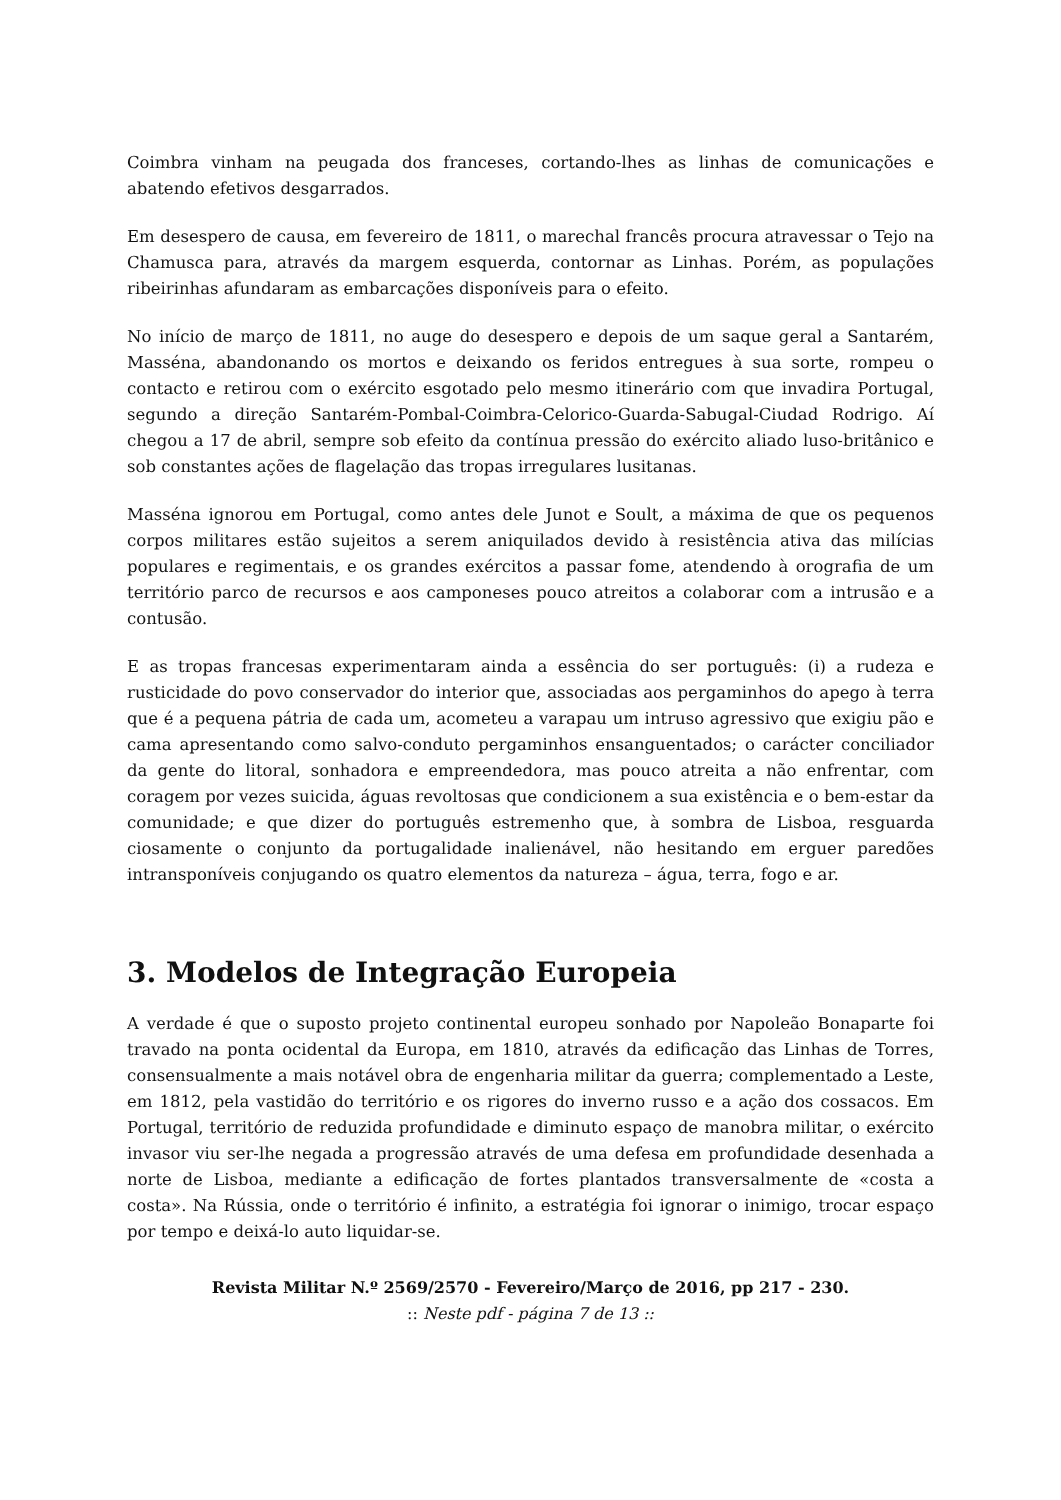Coimbra vinham na peugada dos franceses, cortando-lhes as linhas de comunicações e abatendo efetivos desgarrados.
Em desespero de causa, em fevereiro de 1811, o marechal francês procura atravessar o Tejo na Chamusca para, através da margem esquerda, contornar as Linhas. Porém, as populações ribeirinhas afundaram as embarcações disponíveis para o efeito.
No início de março de 1811, no auge do desespero e depois de um saque geral a Santarém, Masséna, abandonando os mortos e deixando os feridos entregues à sua sorte, rompeu o contacto e retirou com o exército esgotado pelo mesmo itinerário com que invadira Portugal, segundo a direção Santarém-Pombal-Coimbra-Celorico-Guarda-Sabugal-Ciudad Rodrigo. Aí chegou a 17 de abril, sempre sob efeito da contínua pressão do exército aliado luso-britânico e sob constantes ações de flagelação das tropas irregulares lusitanas.
Masséna ignorou em Portugal, como antes dele Junot e Soult, a máxima de que os pequenos corpos militares estão sujeitos a serem aniquilados devido à resistência ativa das milícias populares e regimentais, e os grandes exércitos a passar fome, atendendo à orografia de um território parco de recursos e aos camponeses pouco atreitos a colaborar com a intrusão e a contusão.
E as tropas francesas experimentaram ainda a essência do ser português: (i) a rudeza e rusticidade do povo conservador do interior que, associadas aos pergaminhos do apego à terra que é a pequena pátria de cada um, acometeu a varapau um intruso agressivo que exigiu pão e cama apresentando como salvo-conduto pergaminhos ensanguentados; o carácter conciliador da gente do litoral, sonhadora e empreendedora, mas pouco atreita a não enfrentar, com coragem por vezes suicida, águas revoltosas que condicionem a sua existência e o bem-estar da comunidade; e que dizer do português estremenho que, à sombra de Lisboa, resguarda ciosamente o conjunto da portugalidade inalienável, não hesitando em erguer paredões intransponíveis conjugando os quatro elementos da natureza – água, terra, fogo e ar.
3. Modelos de Integração Europeia
A verdade é que o suposto projeto continental europeu sonhado por Napoleão Bonaparte foi travado na ponta ocidental da Europa, em 1810, através da edificação das Linhas de Torres, consensualmente a mais notável obra de engenharia militar da guerra; complementado a Leste, em 1812, pela vastidão do território e os rigores do inverno russo e a ação dos cossacos. Em Portugal, território de reduzida profundidade e diminuto espaço de manobra militar, o exército invasor viu ser-lhe negada a progressão através de uma defesa em profundidade desenhada a norte de Lisboa, mediante a edificação de fortes plantados transversalmente de «costa a costa». Na Rússia, onde o território é infinito, a estratégia foi ignorar o inimigo, trocar espaço por tempo e deixá-lo auto liquidar-se.
Revista Militar N.º 2569/2570 - Fevereiro/Março de 2016, pp 217 - 230.
:: Neste pdf - página 7 de 13 ::